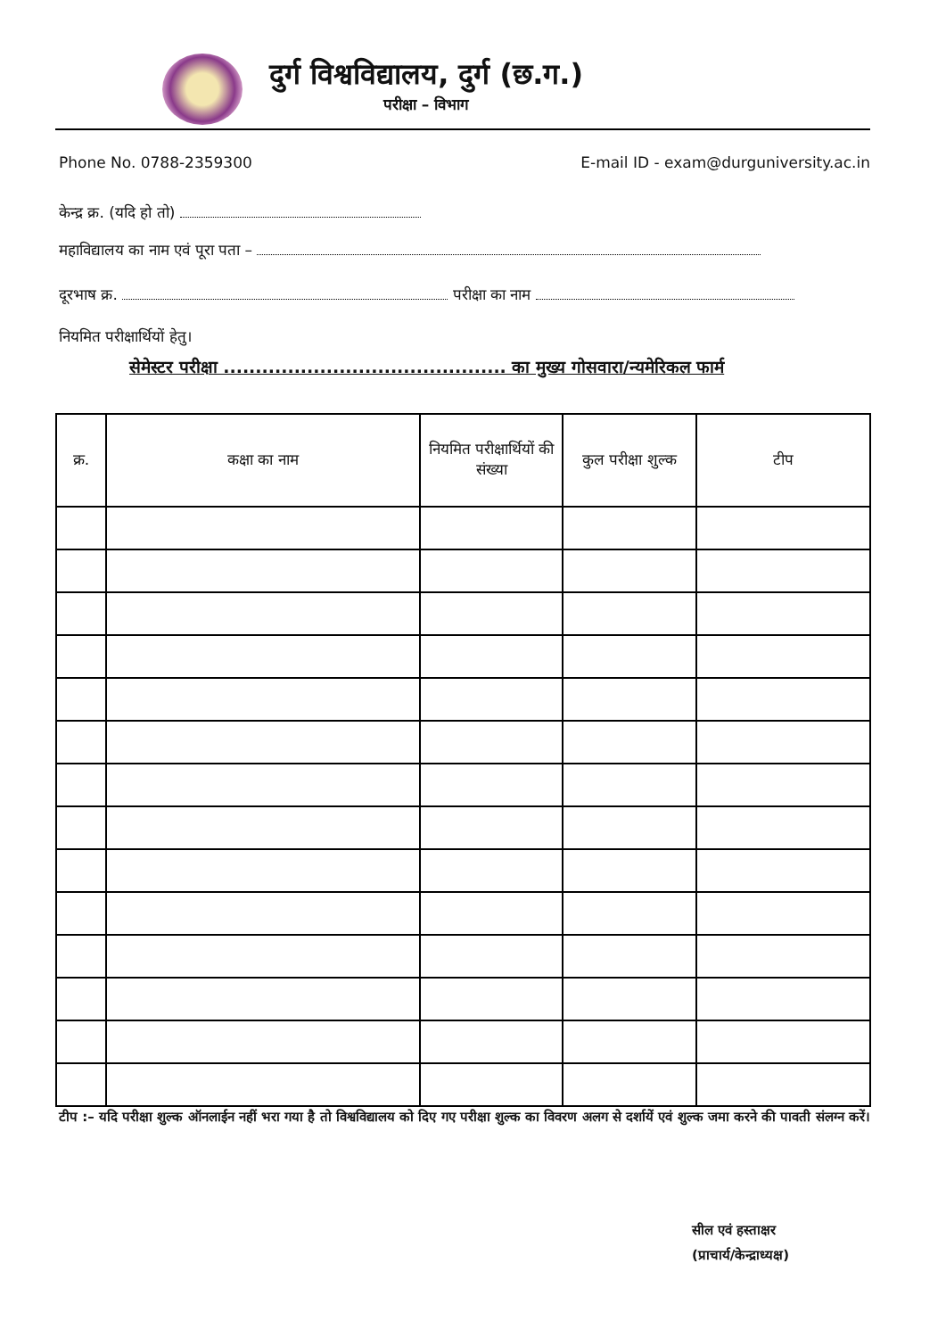दुर्ग विश्वविद्यालय, दुर्ग (छ.ग.)
परीक्षा – विभाग
Phone No. 0788-2359300 E-mail ID - exam@durguniversity.ac.in
केन्द्र क्र. (यदि हो तो)
महाविद्यालय का नाम एवं पूरा पता –
दूरभाष क्र. परीक्षा का नाम
नियमित परीक्षार्थियों हेतु।
सेमेस्टर परीक्षा ............................................ का मुख्य गोसवारा/न्यमेरिकल फार्म
| क्र. | कक्षा का नाम | नियमित परीक्षार्थियों की संख्या | कुल परीक्षा शुल्क | टीप |
| --- | --- | --- | --- | --- |
टीप :– यदि परीक्षा शुल्क ऑनलाईन नहीं भरा गया है तो विश्वविद्यालय को दिए गए परीक्षा शुल्क का विवरण अलग से दर्शायें एवं शुल्क जमा करने की पावती संलग्न करें।
सील एवं हस्ताक्षर
(प्राचार्य/केन्द्राध्यक्ष)